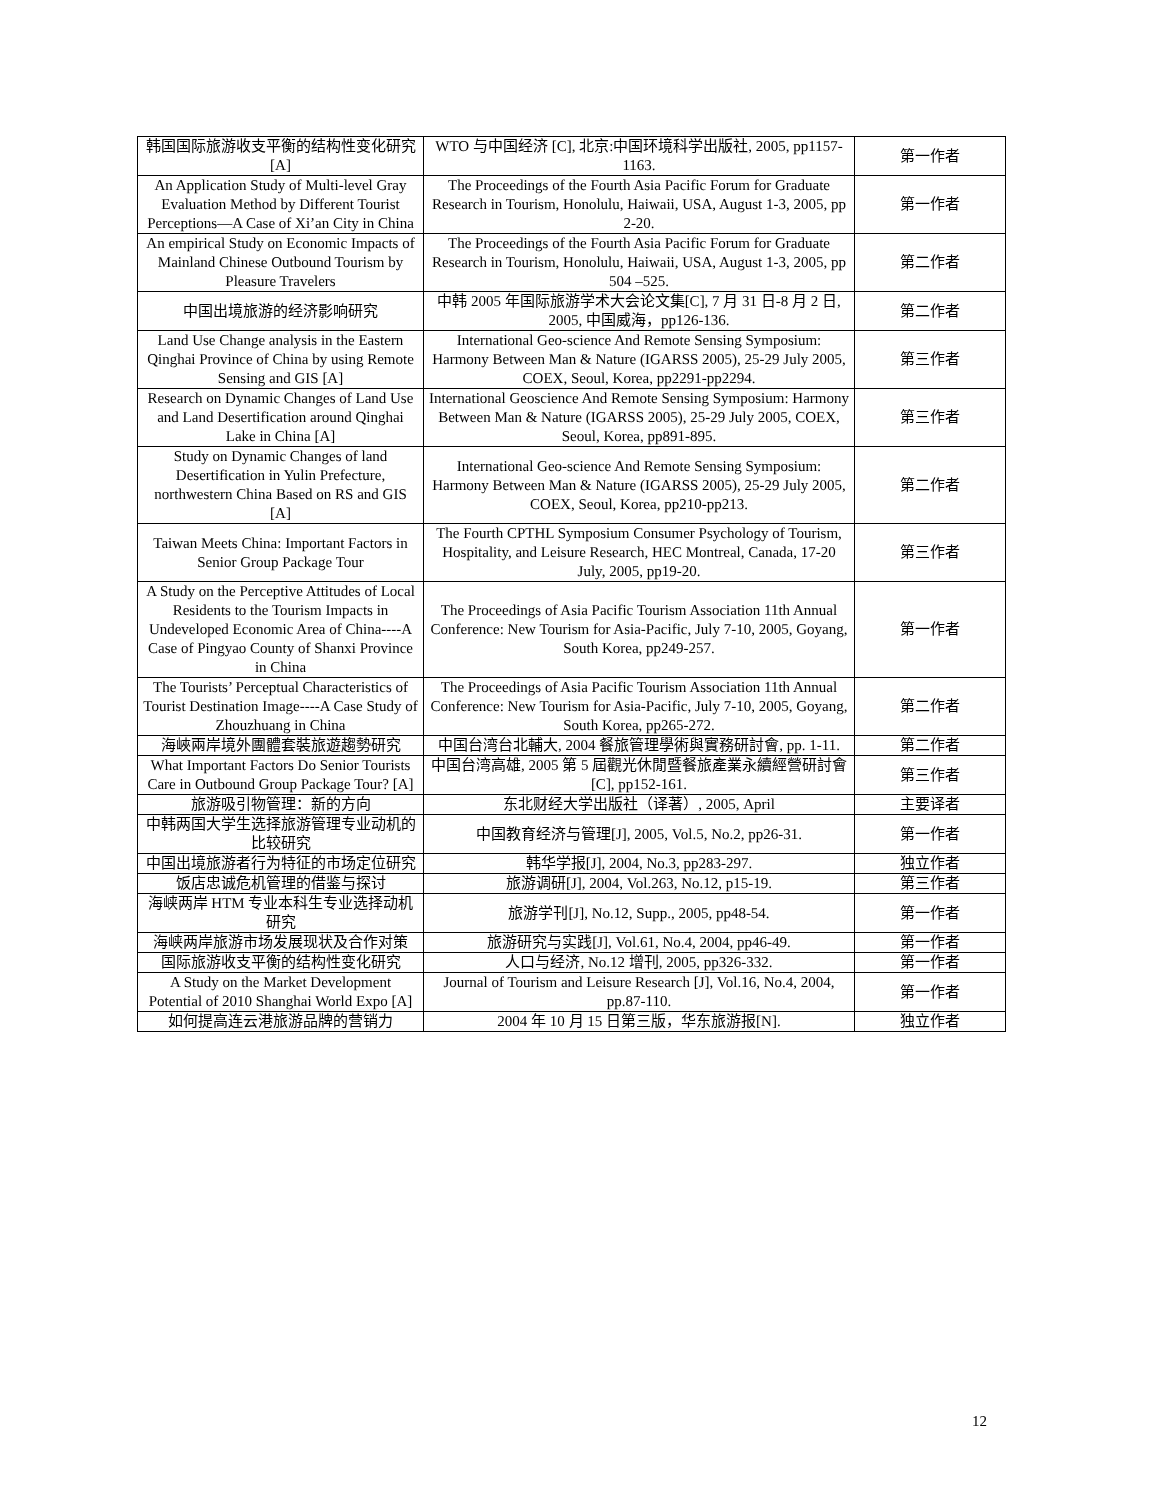| 韩国国际旅游收支平衡的结构性变化研究[A] | WTO 与中国经济 [C], 北京:中国环境科学出版社, 2005, pp1157-1163. | 第一作者 |
| An Application Study of Multi-level Gray Evaluation Method by Different Tourist Perceptions—A Case of Xi’an City in China | The Proceedings of the Fourth Asia Pacific Forum for Graduate Research in Tourism, Honolulu, Haiwaii, USA, August 1-3, 2005, pp 2-20. | 第一作者 |
| An empirical Study on Economic Impacts of Mainland Chinese Outbound Tourism by Pleasure Travelers | The Proceedings of the Fourth Asia Pacific Forum for Graduate Research in Tourism, Honolulu, Haiwaii, USA, August 1-3, 2005, pp 504 –525. | 第二作者 |
| 中国出境旅游的经济影响研究 | 中韩 2005 年国际旅游学术大会论文集[C], 7 月 31 日-8 月 2 日, 2005, 中国威海，pp126-136. | 第二作者 |
| Land Use Change analysis in the Eastern Qinghai Province of China by using Remote Sensing and GIS [A] | International Geo-science And Remote Sensing Symposium: Harmony Between Man & Nature (IGARSS 2005), 25-29 July 2005, COEX, Seoul, Korea, pp2291-pp2294. | 第三作者 |
| Research on Dynamic Changes of Land Use and Land Desertification around Qinghai Lake in China [A] | International Geoscience And Remote Sensing Symposium: Harmony Between Man & Nature (IGARSS 2005), 25-29 July 2005, COEX, Seoul, Korea, pp891-895. | 第三作者 |
| Study on Dynamic Changes of land Desertification in Yulin Prefecture, northwestern China Based on RS and GIS [A] | International Geo-science And Remote Sensing Symposium: Harmony Between Man & Nature (IGARSS 2005), 25-29 July 2005, COEX, Seoul, Korea, pp210-pp213. | 第二作者 |
| Taiwan Meets China: Important Factors in Senior Group Package Tour | The Fourth CPTHL Symposium Consumer Psychology of Tourism, Hospitality, and Leisure Research, HEC Montreal, Canada, 17-20 July, 2005, pp19-20. | 第三作者 |
| A Study on the Perceptive Attitudes of Local Residents to the Tourism Impacts in Undeveloped Economic Area of China----A Case of Pingyao County of Shanxi Province in China | The Proceedings of Asia Pacific Tourism Association 11th Annual Conference: New Tourism for Asia-Pacific, July 7-10, 2005, Goyang, South Korea, pp249-257. | 第一作者 |
| The Tourists’ Perceptual Characteristics of Tourist Destination Image----A Case Study of Zhouzhuang in China | The Proceedings of Asia Pacific Tourism Association 11th Annual Conference: New Tourism for Asia-Pacific, July 7-10, 2005, Goyang, South Korea, pp265-272. | 第二作者 |
| 海峽兩岸境外團體套裝旅遊趨勢研究 | 中国台湾台北輔大, 2004 餐旅管理學術與實務研討會, pp. 1-11. | 第二作者 |
| What Important Factors Do Senior Tourists Care in Outbound Group Package Tour? [A] | 中国台湾高雄, 2005 第 5 屆觀光休閒暨餐旅產業永續經營研討會[C], pp152-161. | 第三作者 |
| 旅游吸引物管理：新的方向 | 东北财经大学出版社（译著）, 2005, April | 主要译者 |
| 中韩两国大学生选择旅游管理专业动机的比较研究 | 中国教育经济与管理[J], 2005, Vol.5, No.2, pp26-31. | 第一作者 |
| 中国出境旅游者行为特征的市场定位研究 | 韩华学报[J], 2004, No.3, pp283-297. | 独立作者 |
| 饭店忠诚危机管理的借鉴与探讨 | 旅游调研[J], 2004, Vol.263, No.12, p15-19. | 第三作者 |
| 海峡两岸 HTM 专业本科生专业选择动机研究 | 旅游学刊[J], No.12, Supp., 2005, pp48-54. | 第一作者 |
| 海峡两岸旅游市场发展现状及合作对策 | 旅游研究与实践[J], Vol.61, No.4, 2004, pp46-49. | 第一作者 |
| 国际旅游收支平衡的结构性变化研究 | 人口与经济, No.12 增刊, 2005, pp326-332. | 第一作者 |
| A Study on the Market Development Potential of 2010 Shanghai World Expo [A] | Journal of Tourism and Leisure Research [J], Vol.16, No.4, 2004, pp.87-110. | 第一作者 |
| 如何提高连云港旅游品牌的营销力 | 2004 年 10 月 15 日第三版，华东旅游报[N]. | 独立作者 |
12